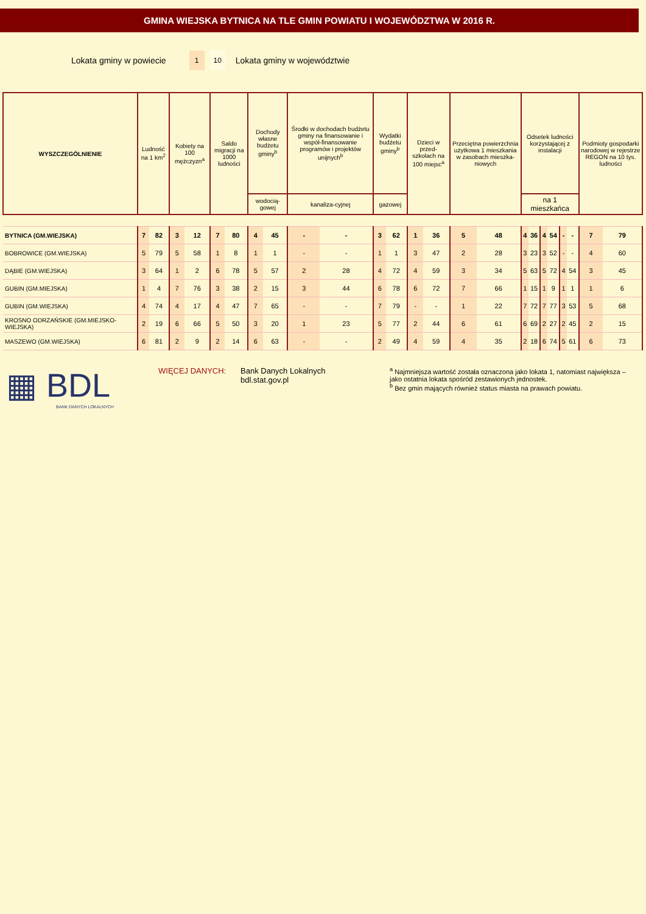GMINA WIEJSKA BYTNICA NA TLE GMIN POWIATU I WOJEWÓDZTWA W 2016 R.
Lokata gminy w powiecie 1 10 Lokata gminy w województwie
| WYSZCZEGÓLNIENIE | Ludność na 1 km<sup>2</sup> | | Kobiety na 100 mężczyzn<sup>a</sup> | | Saldo migracji na 1000 ludności | | Dochody własne budżetu gminy<sup>b</sup> | | Środki w dochodach budżetu gminy na finansowanie i współ-finansowanie programów i projektów unijnych<sup>b</sup> | | Wydatki budżetu gminy<sup>b</sup> | | Dzieci w przed-szkolach na 100 miejsc<sup>a</sup> | | Przeciętna powierzchnia użytkowa 1 mieszkania w zasobach mieszka-niowych | | Odsetek ludności korzystającej z instalacji | | | | | | Podmioty gospodarki narodowej w rejestrze REGON na 10 tys. ludności | |
| --- | --- | --- | --- | --- | --- | --- | --- | --- | --- | --- | --- | --- | --- | --- | --- | --- | --- | --- | --- | --- | --- | --- | --- | --- |
| | | | | | | | | | wodocią-gowej | | kanaliza-cyjnej | | | | | | gazowej | | | | | | | |
| | | | | | | | na 1 mieszkańca | | | | | | | | | | | | | | | | | |
| BYTNICA (GM.WIEJSKA) | 7 | 82 | 3 | 12 | 7 | 80 | 4 | 45 | - | - | 3 | 62 | 1 | 36 | 5 | 48 | 4 | 36 | 4 | 54 | - | - | 7 | 79 |
| BOBROWICE (GM.WIEJSKA) | 5 | 79 | 5 | 58 | 1 | 8 | 1 | 1 | - | - | 1 | 1 | 3 | 47 | 2 | 28 | 3 | 23 | 3 | 52 | - | - | 4 | 60 |
| DĄBIE (GM.WIEJSKA) | 3 | 64 | 1 | 2 | 6 | 78 | 5 | 57 | 2 | 28 | 4 | 72 | 4 | 59 | 3 | 34 | 5 | 63 | 5 | 72 | 4 | 54 | 3 | 45 |
| GUBIN (GM.MIEJSKA) | 1 | 4 | 7 | 76 | 3 | 38 | 2 | 15 | 3 | 44 | 6 | 78 | 6 | 72 | 7 | 66 | 1 | 15 | 1 | 9 | 1 | 1 | 1 | 6 |
| GUBIN (GM.WIEJSKA) | 4 | 74 | 4 | 17 | 4 | 47 | 7 | 65 | - | - | 7 | 79 | - | - | 1 | 22 | 7 | 72 | 7 | 77 | 3 | 53 | 5 | 68 |
| KROSNO ODRZAŃSKIE (GM.MIEJSKO-WIEJSKA) | 2 | 19 | 6 | 66 | 5 | 50 | 3 | 20 | 1 | 23 | 5 | 77 | 2 | 44 | 6 | 61 | 6 | 69 | 2 | 27 | 2 | 45 | 2 | 15 |
| MASZEWO (GM.WIEJSKA) | 6 | 81 | 2 | 9 | 2 | 14 | 6 | 63 | - | - | 2 | 49 | 4 | 59 | 4 | 35 | 2 | 18 | 6 | 74 | 5 | 61 | 6 | 73 |
▦ BDL
BANK DANYCH LOKALNYCH
WIĘCEJ DANYCH: Bank Danych Lokalnych
bdl.stat.gov.pl
<sup>a</sup> Najmniejsza wartość została oznaczona jako lokata 1, natomiast największa – jako ostatnia lokata spośród zestawionych jednostek.
<sup>b</sup> Bez gmin mających również status miasta na prawach powiatu.